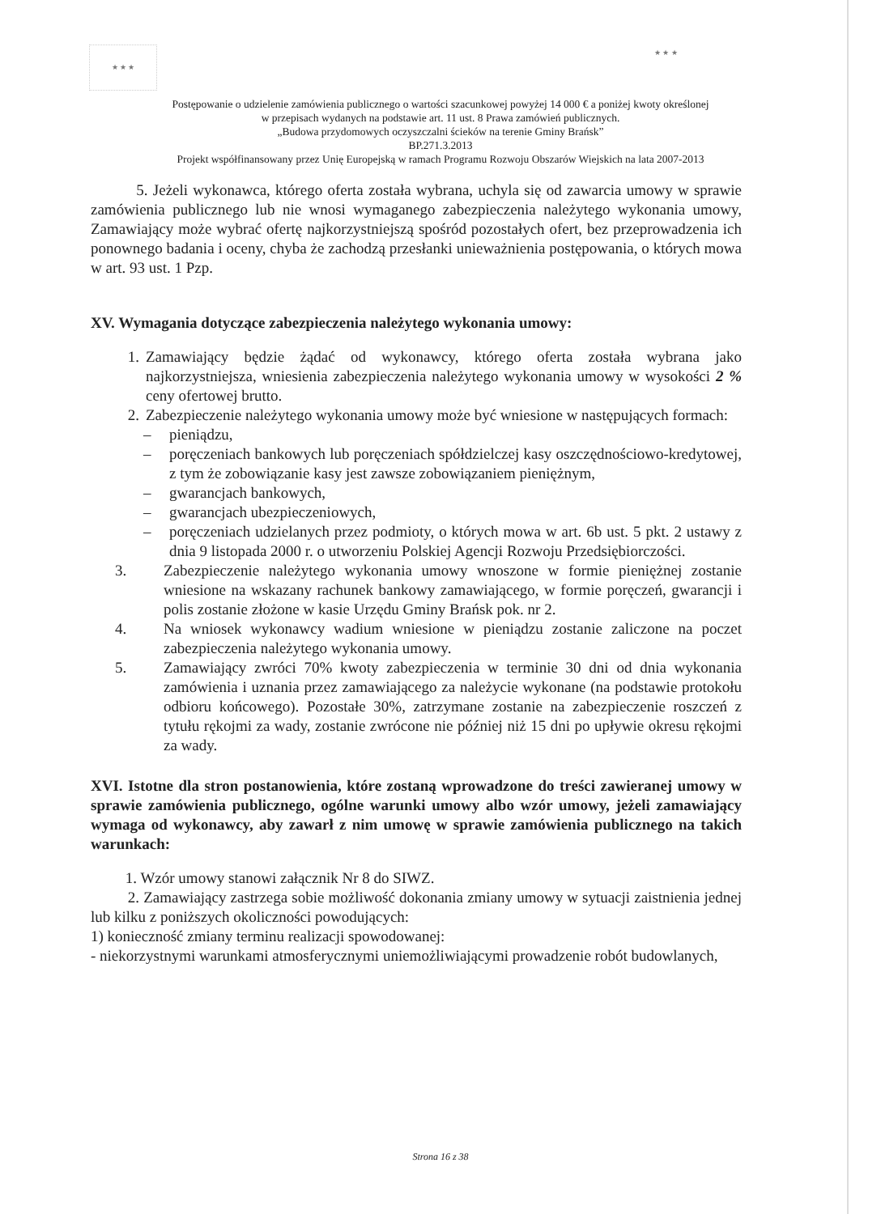★ ★ ★ ★ ★ ★
Postępowanie o udzielenie zamówienia publicznego o wartości szacunkowej powyżej 14 000 € a poniżej kwoty określonej
w przepisach wydanych na podstawie art. 11 ust. 8 Prawa zamówień publicznych.
„Budowa przydomowych oczyszczalni ścieków na terenie Gminy Brańsk”
BP.271.3.2013
Projekt współfinansowany przez Unię Europejską w ramach Programu Rozwoju Obszarów Wiejskich na lata 2007-2013
5. Jeżeli wykonawca, którego oferta została wybrana, uchyla się od zawarcia umowy w sprawie zamówienia publicznego lub nie wnosi wymaganego zabezpieczenia należytego wykonania umowy, Zamawiający może wybrać ofertę najkorzystniejszą spośród pozostałych ofert, bez przeprowadzenia ich ponownego badania i oceny, chyba że zachodzą przesłanki unieważnienia postępowania, o których mowa w art. 93 ust. 1 Pzp.
XV. Wymagania dotyczące zabezpieczenia należytego wykonania umowy:
1. Zamawiający będzie żądać od wykonawcy, którego oferta została wybrana jako najkorzystniejsza, wniesienia zabezpieczenia należytego wykonania umowy w wysokości 2 % ceny ofertowej brutto.
2. Zabezpieczenie należytego wykonania umowy może być wniesione w następujących formach:
– pieniądzu,
– poręczeniach bankowych lub poręczeniach spółdzielczej kasy oszczędnościowo-kredytowej, z tym że zobowiązanie kasy jest zawsze zobowiązaniem pieniężnym,
– gwarancjach bankowych,
– gwarancjach ubezpieczeniowych,
– poręczeniach udzielanych przez podmioty, o których mowa w art. 6b ust. 5 pkt. 2 ustawy z dnia 9 listopada 2000 r. o utworzeniu Polskiej Agencji Rozwoju Przedsiębiorczości.
3. Zabezpieczenie należytego wykonania umowy wnoszone w formie pieniężnej zostanie wniesione na wskazany rachunek bankowy zamawiającego, w formie poręczeń, gwarancji i polis zostanie złożone w kasie Urzędu Gminy Brańsk pok. nr 2.
4. Na wniosek wykonawcy wadium wniesione w pieniądzu zostanie zaliczone na poczet zabezpieczenia należytego wykonania umowy.
5. Zamawiający zwróci 70% kwoty zabezpieczenia w terminie 30 dni od dnia wykonania zamówienia i uznania przez zamawiającego za należycie wykonane (na podstawie protokołu odbioru końcowego). Pozostałe 30%, zatrzymane zostanie na zabezpieczenie roszczeń z tytułu rękojmi za wady, zostanie zwrócone nie później niż 15 dni po upływie okresu rękojmi za wady.
XVI. Istotne dla stron postanowienia, które zostaną wprowadzone do treści zawieranej umowy w sprawie zamówienia publicznego, ogólne warunki umowy albo wzór umowy, jeżeli zamawiający wymaga od wykonawcy, aby zawarł z nim umowę w sprawie zamówienia publicznego na takich warunkach:
1. Wzór umowy stanowi załącznik Nr 8 do SIWZ.
2. Zamawiający zastrzega sobie możliwość dokonania zmiany umowy w sytuacji zaistnienia jednej lub kilku z poniższych okoliczności powodujących:
1) konieczność zmiany terminu realizacji spowodowanej:
- niekorzystnymi warunkami atmosferycznymi uniemożliwiającymi prowadzenie robót budowlanych,
Strona 16 z 38